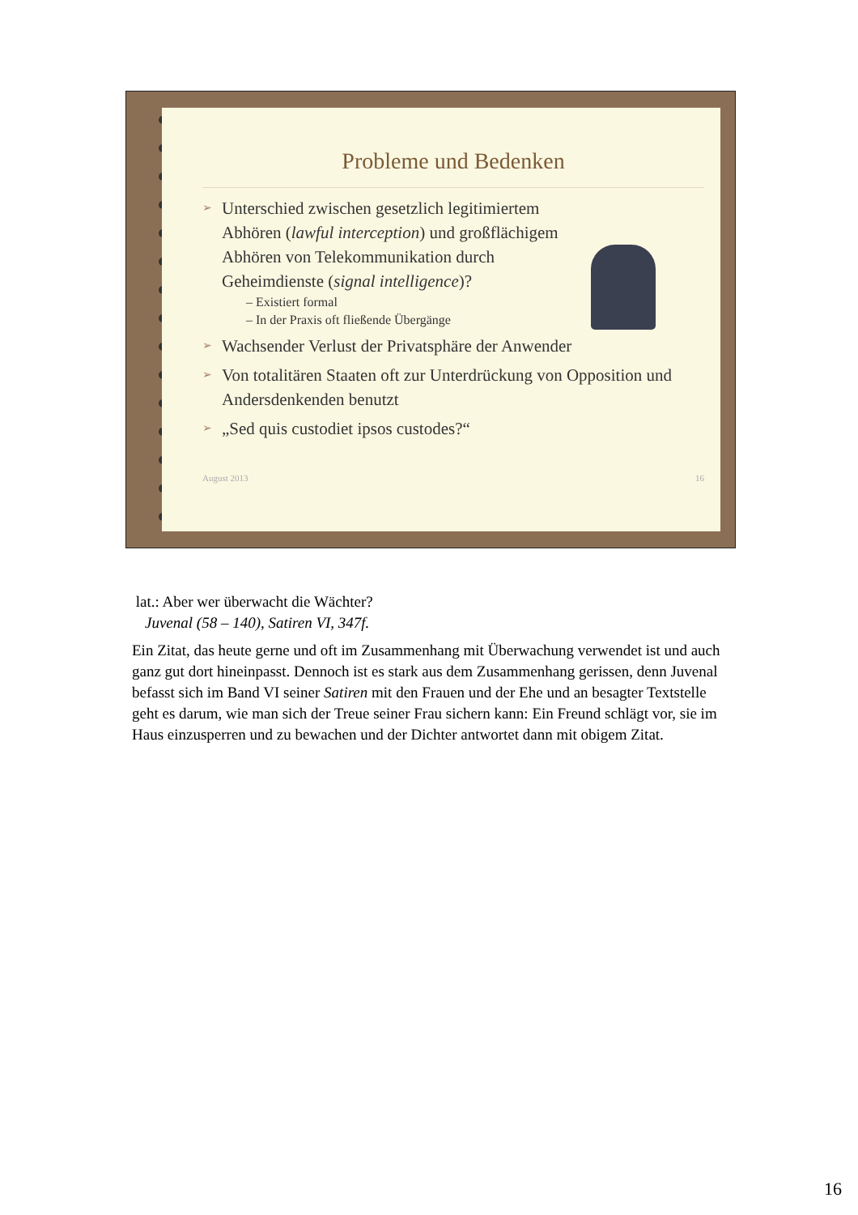Probleme und Bedenken
➢
Unterschied zwischen gesetzlich legitimiertem Abhören (lawful interception) und großflächigem Abhören von Telekommunikation durch Geheimdienste (signal intelligence)?
– Existiert formal
– In der Praxis oft fließende Übergänge
➢ Wachsender Verlust der Privatsphäre der Anwender
➢ Von totalitären Staaten oft zur Unterdrückung von Opposition und Andersdenkenden benutzt
➢ „Sed quis custodiet ipsos custodes?“
August 2013 16
lat.: Aber wer überwacht die Wächter?
Juvenal (58 – 140), Satiren VI, 347f.
Ein Zitat, das heute gerne und oft im Zusammenhang mit Überwachung verwendet ist und auch ganz gut dort hineinpasst. Dennoch ist es stark aus dem Zusammenhang gerissen, denn Juvenal befasst sich im Band VI seiner Satiren mit den Frauen und der Ehe und an besagter Textstelle geht es darum, wie man sich der Treue seiner Frau sichern kann: Ein Freund schlägt vor, sie im Haus einzusperren und zu bewachen und der Dichter antwortet dann mit obigem Zitat.
16